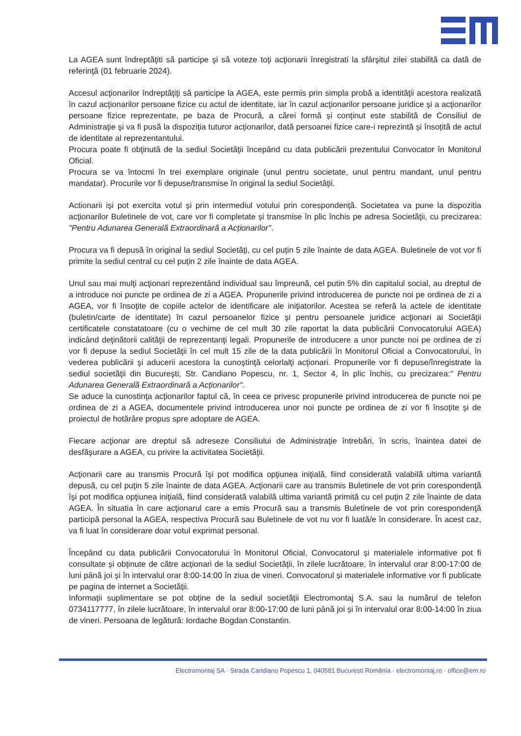La AGEA sunt îndreptăţiti să participe şi să voteze toţi acţionarii înregistrati la sfârşitul zilei stabilită ca dată de referinţă (01 februarie 2024).
Accesul acţionarilor îndreptăţiţi să participe la AGEA, este permis prin simpla probă a identităţii acestora realizată în cazul acţionarilor persoane fizice cu actul de identitate, iar în cazul acţionarilor persoane juridice şi a acţionarilor persoane fizice reprezentate, pe baza de Procură, a cărei formă și conținut este stabilită de Consiliul de Administraţie şi va fi pusă la dispoziția tuturor acționarilor, dată persoanei fizice care-i reprezintă și însoțită de actul de identitate al reprezentantului.
Procura poate fi obţinută de la sediul Societăţii începând cu data publicării prezentului Convocator în Monitorul Oficial.
Procura se va întocmi în trei exemplare originale (unul pentru societate, unul pentru mandant, unul pentru mandatar). Procurile vor fi depuse/transmise în original la sediul Societăţii.
Actionarii iși pot exercita votul și prin intermediul votului prin corespondență. Societatea va pune la dispozitia acţionarilor Buletinele de vot, care vor fi completate și transmise în plic închis pe adresa Societăţii, cu precizarea: "Pentru Adunarea Generală Extraordinară a Acționarilor".
Procura va fi depusă în original la sediul Societăți, cu cel puțin 5 zile înainte de data AGEA. Buletinele de vot vor fi primite la sediul central cu cel puțin 2 zile înainte de data AGEA.
Unul sau mai mulţi acţionari reprezentând individual sau împreună, cel putin 5% din capitalul social, au dreptul de a introduce noi puncte pe ordinea de zi a AGEA. Propunerile privind introducerea de puncte noi pe ordinea de zi a AGEA, vor fi însoţite de copiile actelor de identificare ale iniţiatorilor. Acestea se referă la actele de identitate (buletin/carte de identitate) în cazul persoanelor fizice şi pentru persoanele juridice acţionari ai Societăţii certificatele constatatoare (cu o vechime de cel mult 30 zile raportat la data publicării Convocatorului AGEA) indicând deţinătorii calităţii de reprezentanţi legali. Propunerile de introducere a unor puncte noi pe ordinea de zi vor fi depuse la sediul Societăţii în cel mult 15 zile de la data publicării în Monitorul Oficial a Convocatorului, în vederea publicării şi aducerii acestora la cunoştinţă celorlalţi acţionari. Propunerile vor fi depuse/înregistrate la sediul societăţii din Bucureşti, Str. Candiano Popescu, nr. 1, Sector 4, în plic închis, cu precizarea:" Pentru Adunarea Generală Extraordinară a Acționarilor".
Se aduce la cunostinţa acţionarilor faptul că, în ceea ce privesc propunerile privind introducerea de puncte noi pe ordinea de zi a AGEA, documentele privind introducerea unor noi puncte pe ordinea de zi vor fi însoțite și de proiectul de hotărâre propus spre adoptare de AGEA.
Fiecare acţionar are dreptul să adreseze Consiliului de Administraţie întrebări, în scris, înaintea datei de desfăşurare a AGEA, cu privire la activitatea Societăţii.
Acţionarii care au transmis Procură îşi pot modifica opţiunea iniţială, fiind considerată valabilă ultima variantă depusă, cu cel puţin 5 zile înainte de data AGEA. Acţionarii care au transmis Buletinele de vot prin corespondenţă îşi pot modifica opţiunea iniţială, fiind considerată valabilă ultima variantă primită cu cel puţin 2 zile înainte de data AGEA. În situatia în care acţionarul care a emis Procură sau a transmis Buletinele de vot prin corespondenţă participă personal la AGEA, respectiva Procură sau Buletinele de vot nu vor fi luată/e în considerare. În acest caz, va fi luat în considerare doar votul exprimat personal.
Începând cu data publicării Convocatorului în Monitorul Oficial, Convocatorul și materialele informative pot fi consultate și obținute de către acționari de la sediul Societății, în zilele lucrătoare, în intervalul orar 8:00-17:00 de luni până joi și în intervalul orar 8:00-14:00 în ziua de vineri. Convocatorul și materialele informative vor fi publicate pe pagina de internet a Societății.
Informații suplimentare se pot obține de la sediul societății Electromontaj S.A. sau la numărul de telefon 0734117777, în zilele lucrătoare, în intervalul orar 8:00-17:00 de luni până joi și în intervalul orar 8:00-14:00 în ziua de vineri. Persoana de legătură: Iordache Bogdan Constantin.
Electromontaj SA · Strada Candiano Popescu 1, 040581 București România · electromontaj.ro · office@em.ro